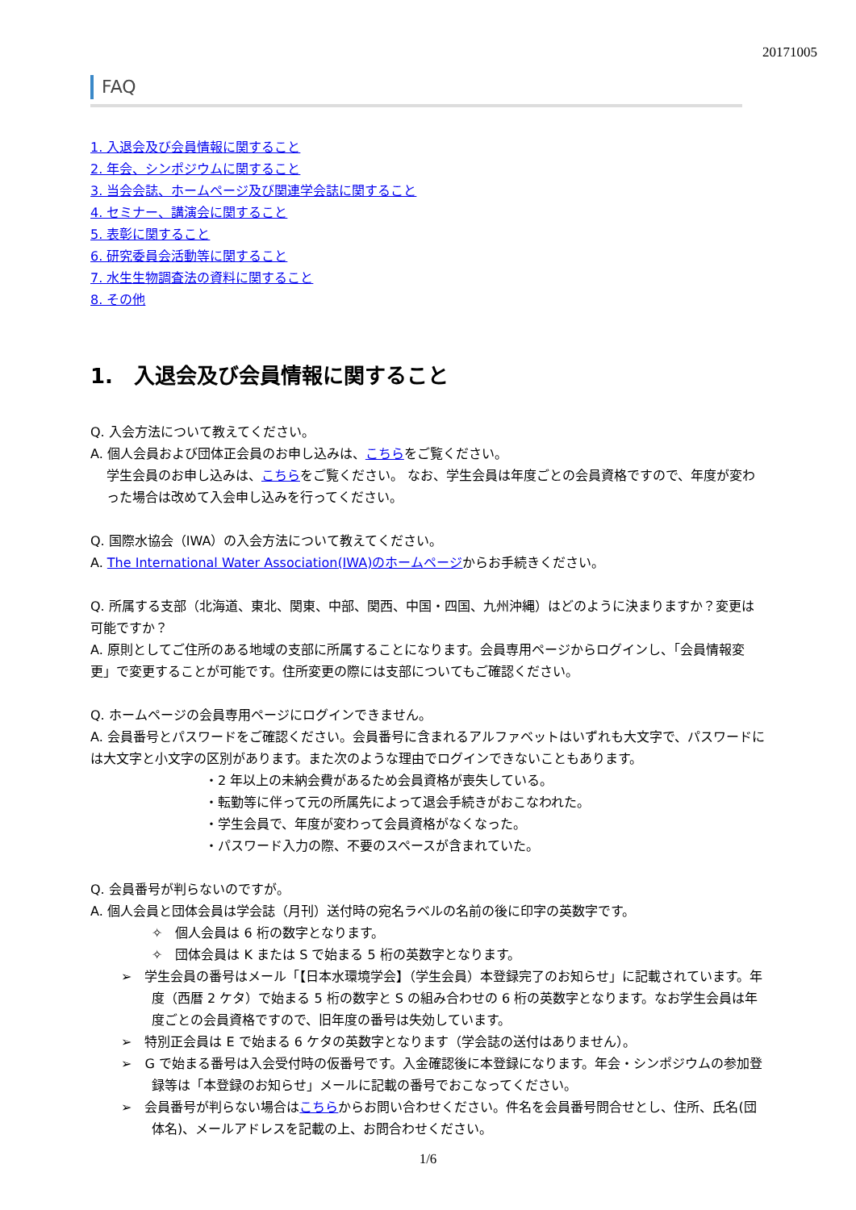20171005
FAQ
1. 入退会及び会員情報に関すること
2. 年会、シンポジウムに関すること
3. 当会会誌、ホームページ及び関連学会誌に関すること
4. セミナー、講演会に関すること
5. 表彰に関すること
6. 研究委員会活動等に関すること
7. 水生生物調査法の資料に関すること
8. その他
1.　入退会及び会員情報に関すること
Q. 入会方法について教えてください。
A. 個人会員および団体正会員のお申し込みは、こちらをご覧ください。
学生会員のお申し込みは、こちらをご覧ください。 なお、学生会員は年度ごとの会員資格ですので、年度が変わった場合は改めて入会申し込みを行ってください。
Q. 国際水協会（IWA）の入会方法について教えてください。
A. The International Water Association(IWA)のホームページからお手続きください。
Q. 所属する支部（北海道、東北、関東、中部、関西、中国・四国、九州沖縄）はどのように決まりますか？変更は可能ですか？
A. 原則としてご住所のある地域の支部に所属することになります。会員専用ページからログインし、「会員情報変更」で変更することが可能です。住所変更の際には支部についてもご確認ください。
Q. ホームページの会員専用ページにログインできません。
A. 会員番号とパスワードをご確認ください。会員番号に含まれるアルファベットはいずれも大文字で、パスワードには大文字と小文字の区別があります。また次のような理由でログインできないこともあります。
・2 年以上の未納会費があるため会員資格が喪失している。
・転勤等に伴って元の所属先によって退会手続きがおこなわれた。
・学生会員で、年度が変わって会員資格がなくなった。
・パスワード入力の際、不要のスペースが含まれていた。
Q. 会員番号が判らないのですが。
A. 個人会員と団体会員は学会誌（月刊）送付時の宛名ラベルの名前の後に印字の英数字です。
✧　個人会員は 6 桁の数字となります。
✧　団体会員は K または S で始まる 5 桁の英数字となります。
➢　学生会員の番号はメール「【日本水環境学会】（学生会員）本登録完了のお知らせ」に記載されています。年度（西暦 2 ケタ）で始まる 5 桁の数字と S の組み合わせの 6 桁の英数字となります。なお学生会員は年度ごとの会員資格ですので、旧年度の番号は失効しています。
➢　特別正会員は E で始まる 6 ケタの英数字となります（学会誌の送付はありません）。
➢　G で始まる番号は入会受付時の仮番号です。入金確認後に本登録になります。年会・シンポジウムの参加登録等は「本登録のお知らせ」メールに記載の番号でおこなってください。
➢　会員番号が判らない場合はこちらからお問い合わせください。件名を会員番号問合せとし、住所、氏名(団体名)、メールアドレスを記載の上、お問合わせください。
1/6